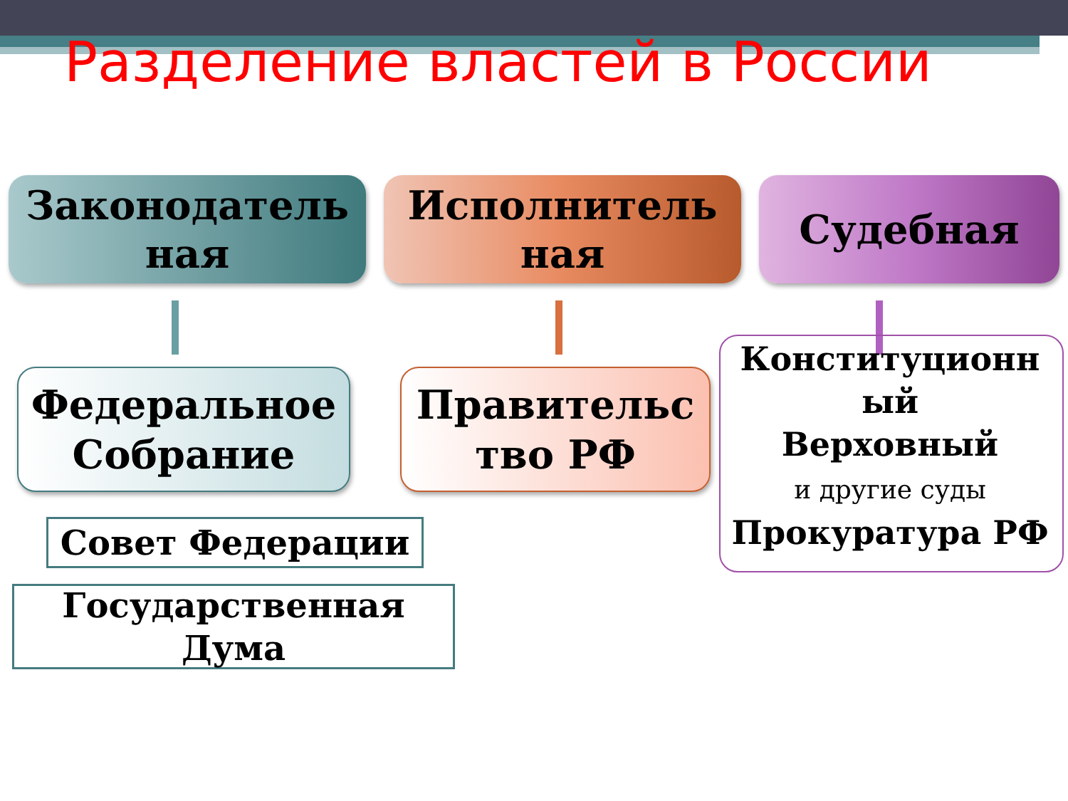Разделение властей в России
Законодатель ная
Исполнитель ная
Судебная
Федеральное Собрание
Правительс тво РФ
Конституционн ый
Верховный
и другие суды
Прокуратура РФ
Совет Федерации
Государственная Дума